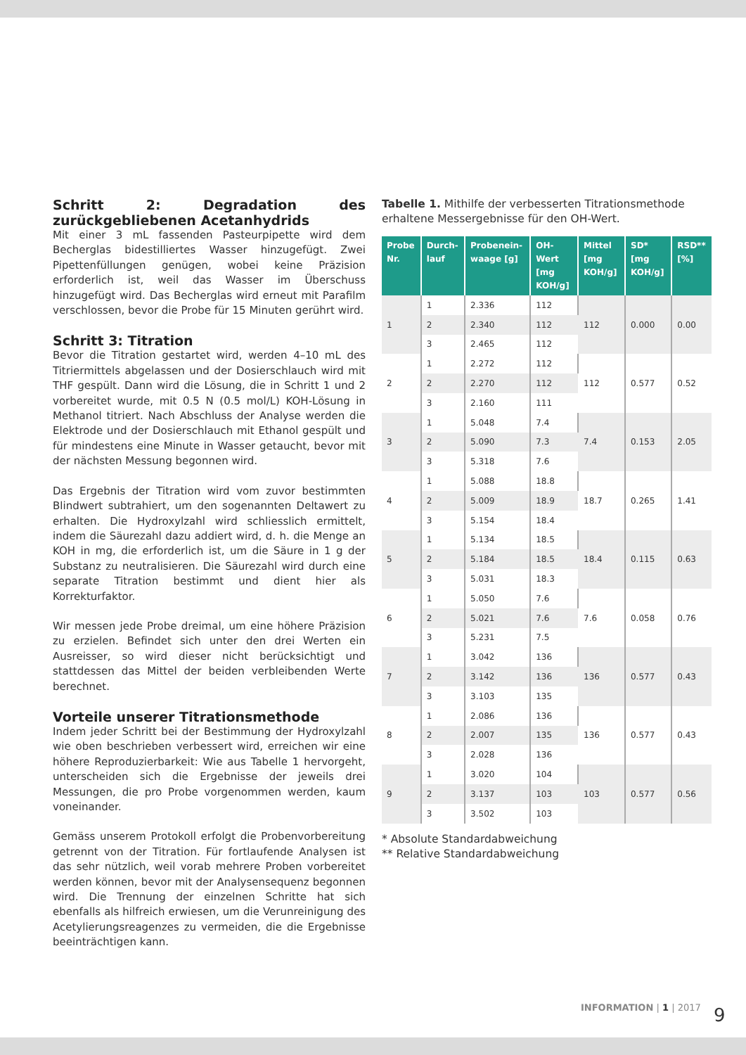Schritt 2: Degradation des zurückgebliebenen Acetanhydrids
Mit einer 3 mL fassenden Pasteurpipette wird dem Becherglas bidestilliertes Wasser hinzugefügt. Zwei Pipettenfüllungen genügen, wobei keine Präzision erforderlich ist, weil das Wasser im Überschuss hinzugefügt wird. Das Becherglas wird erneut mit Parafilm verschlossen, bevor die Probe für 15 Minuten gerührt wird.
Schritt 3: Titration
Bevor die Titration gestartet wird, werden 4–10 mL des Titriermittels abgelassen und der Dosierschlauch wird mit THF gespült. Dann wird die Lösung, die in Schritt 1 und 2 vorbereitet wurde, mit 0.5 N (0.5 mol/L) KOH-Lösung in Methanol titriert. Nach Abschluss der Analyse werden die Elektrode und der Dosierschlauch mit Ethanol gespült und für mindestens eine Minute in Wasser getaucht, bevor mit der nächsten Messung begonnen wird.
Das Ergebnis der Titration wird vom zuvor bestimmten Blindwert subtrahiert, um den sogenannten Deltawert zu erhalten. Die Hydroxylzahl wird schliesslich ermittelt, indem die Säurezahl dazu addiert wird, d. h. die Menge an KOH in mg, die erforderlich ist, um die Säure in 1 g der Substanz zu neutralisieren. Die Säurezahl wird durch eine separate Titration bestimmt und dient hier als Korrekturfaktor.
Wir messen jede Probe dreimal, um eine höhere Präzision zu erzielen. Befindet sich unter den drei Werten ein Ausreisser, so wird dieser nicht berücksichtigt und stattdessen das Mittel der beiden verbleibenden Werte berechnet.
Vorteile unserer Titrationsmethode
Indem jeder Schritt bei der Bestimmung der Hydroxylzahl wie oben beschrieben verbessert wird, erreichen wir eine höhere Reproduzierbarkeit: Wie aus Tabelle 1 hervorgeht, unterscheiden sich die Ergebnisse der jeweils drei Messungen, die pro Probe vorgenommen werden, kaum voneinander.
Gemäss unserem Protokoll erfolgt die Probenvorbereitung getrennt von der Titration. Für fortlaufende Analysen ist das sehr nützlich, weil vorab mehrere Proben vorbereitet werden können, bevor mit der Analysensequenz begonnen wird. Die Trennung der einzelnen Schritte hat sich ebenfalls als hilfreich erwiesen, um die Verunreinigung des Acetylierungsreagenzes zu vermeiden, die die Ergebnisse beeinträchtigen kann.
Tabelle 1. Mithilfe der verbesserten Titrationsmethode erhaltene Messergebnisse für den OH-Wert.
| Probe Nr. | Durch-lauf | Probenein-waage [g] | OH-Wert [mg KOH/g] | Mittel [mg KOH/g] | SD* [mg KOH/g] | RSD** [%] |
| --- | --- | --- | --- | --- | --- | --- |
| 1 | 1 | 2.336 | 112 | 112 | 0.000 | 0.00 |
| | 2 | 2.340 | 112 | | | |
| | 3 | 2.465 | 112 | | | |
| 2 | 1 | 2.272 | 112 | 112 | 0.577 | 0.52 |
| | 2 | 2.270 | 112 | | | |
| | 3 | 2.160 | 111 | | | |
| 3 | 1 | 5.048 | 7.4 | 7.4 | 0.153 | 2.05 |
| | 2 | 5.090 | 7.3 | | | |
| | 3 | 5.318 | 7.6 | | | |
| 4 | 1 | 5.088 | 18.8 | 18.7 | 0.265 | 1.41 |
| | 2 | 5.009 | 18.9 | | | |
| | 3 | 5.154 | 18.4 | | | |
| 5 | 1 | 5.134 | 18.5 | 18.4 | 0.115 | 0.63 |
| | 2 | 5.184 | 18.5 | | | |
| | 3 | 5.031 | 18.3 | | | |
| 6 | 1 | 5.050 | 7.6 | 7.6 | 0.058 | 0.76 |
| | 2 | 5.021 | 7.6 | | | |
| | 3 | 5.231 | 7.5 | | | |
| 7 | 1 | 3.042 | 136 | 136 | 0.577 | 0.43 |
| | 2 | 3.142 | 136 | | | |
| | 3 | 3.103 | 135 | | | |
| 8 | 1 | 2.086 | 136 | 136 | 0.577 | 0.43 |
| | 2 | 2.007 | 135 | | | |
| | 3 | 2.028 | 136 | | | |
| 9 | 1 | 3.020 | 104 | 103 | 0.577 | 0.56 |
| | 2 | 3.137 | 103 | | | |
| | 3 | 3.502 | 103 | | | |
* Absolute Standardabweichung
** Relative Standardabweichung
INFORMATION | 1 | 2017 9